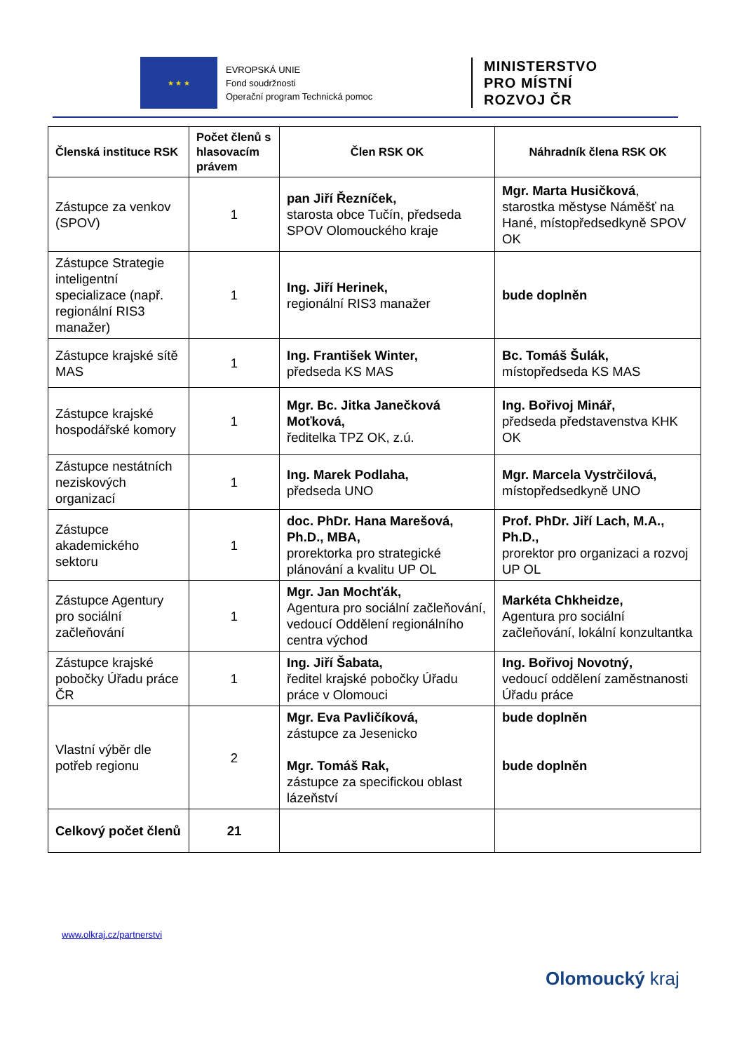★ ★ ★
EVROPSKÁ UNIE
Fond soudržnosti
Operační program Technická pomoc
MINISTERSTVO
PRO MÍSTNÍ
ROZVOJ ČR
| Členská instituce RSK | Počet členů s hlasovacím právem | Člen RSK OK | Náhradník člena RSK OK |
| --- | --- | --- | --- |
| Zástupce za venkov (SPOV) | 1 | pan Jiří Řezníček, starosta obce Tučín, předseda SPOV Olomouckého kraje | Mgr. Marta Husičková , starostka městyse Náměšť na Hané, místopředsedkyně SPOV OK |
| Zástupce Strategie inteligentní specializace (např. regionální RIS3 manažer) | 1 | Ing. Jiří Herinek, regionální RIS3 manažer | bude doplněn |
| Zástupce krajské sítě MAS | 1 | Ing. František Winter, předseda KS MAS | Bc. Tomáš Šulák, místopředseda KS MAS |
| Zástupce krajské hospodářské komory | 1 | Mgr. Bc. Jitka Janečková Moťková, ředitelka TPZ OK, z.ú. | Ing. Bořivoj Minář, předseda představenstva KHK OK |
| Zástupce nestátních neziskových organizací | 1 | Ing. Marek Podlaha, předseda UNO | Mgr. Marcela Vystrčilová, místopředsedkyně UNO |
| Zástupce akademického sektoru | 1 | doc. PhDr. Hana Marešová, Ph.D., MBA, prorektorka pro strategické plánování a kvalitu UP OL | Prof. PhDr. Jiří Lach, M.A., Ph.D., prorektor pro organizaci a rozvoj UP OL |
| Zástupce Agentury pro sociální začleňování | 1 | Mgr. Jan Mochťák, Agentura pro sociální začleňování, vedoucí Oddělení regionálního centra východ | Markéta Chkheidze, Agentura pro sociální začleňování, lokální konzultantka |
| Zástupce krajské pobočky Úřadu práce ČR | 1 | Ing. Jiří Šabata, ředitel krajské pobočky Úřadu práce v Olomouci | Ing. Bořivoj Novotný, vedoucí oddělení zaměstnanosti Úřadu práce |
| Vlastní výběr dle potřeb regionu | 2 | Mgr. Eva Pavličíková, zástupce za Jesenicko Mgr. Tomáš Rak, zástupce za specifickou oblast lázeňství | bude doplněn bude doplněn |
| Celkový počet členů | 21 | | |
www.olkraj.cz/partnerstvi
Olomoucký kraj